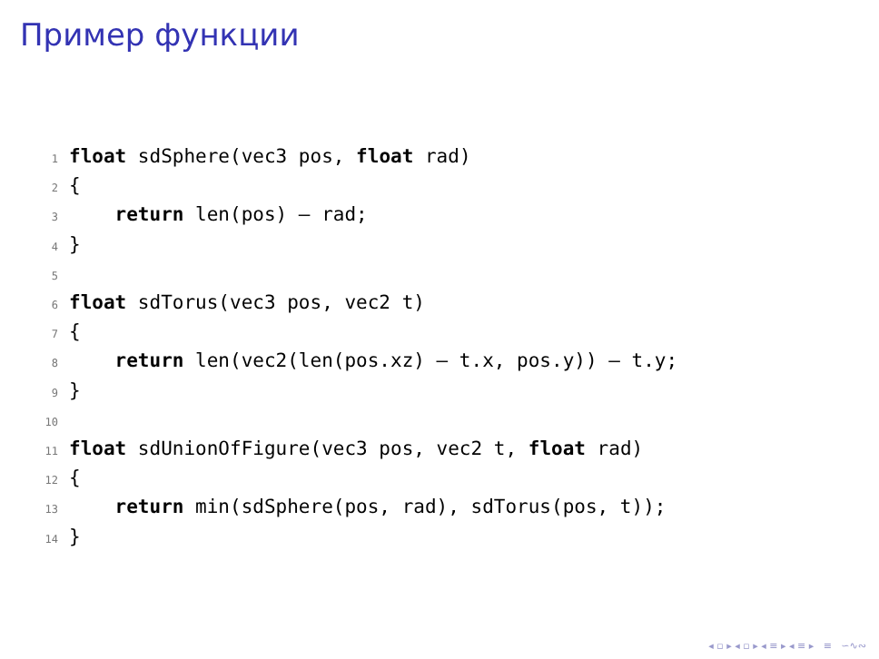Пример функции
1 float sdSphere(vec3 pos, float rad)
2 {
3 return len(pos) – rad;
4 }
5
6 float sdTorus(vec3 pos, vec2 t)
7 {
8 return len(vec2(len(pos.xz) – t.x, pos.y)) – t.y;
9 }
10
11 float sdUnionOfFigure(vec3 pos, vec2 t, float rad)
12 {
13 return min(sdSphere(pos, rad), sdTorus(pos, t));
14 }
◂ ▫ ▸ ◂ ▫ ▸ ◂ ≡ ▸ ◂ ≡ ▸ ≡ ∽∿∾